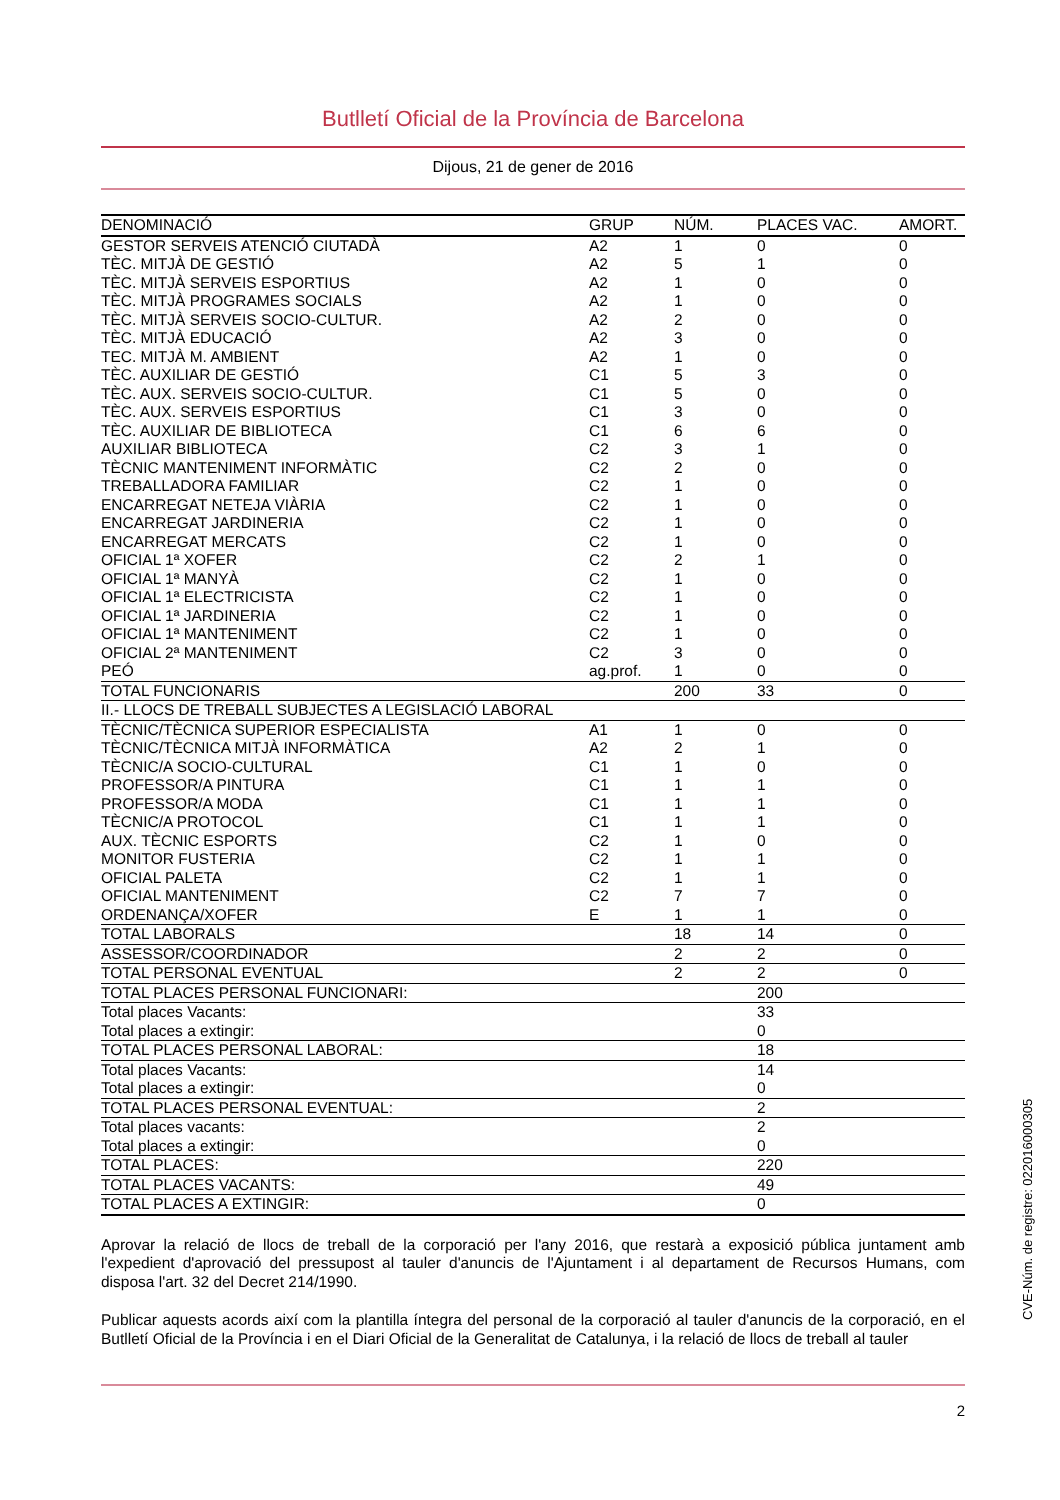Butlletí Oficial de la Província de Barcelona
Dijous, 21 de gener de 2016
| DENOMINACIÓ | GRUP | NÚM. | PLACES VAC. | AMORT. |
| --- | --- | --- | --- | --- |
| GESTOR SERVEIS ATENCIÓ CIUTADÀ | A2 | 1 | 0 | 0 |
| TÈC. MITJÀ DE GESTIÓ | A2 | 5 | 1 | 0 |
| TÈC. MITJÀ SERVEIS ESPORTIUS | A2 | 1 | 0 | 0 |
| TÈC. MITJÀ PROGRAMES SOCIALS | A2 | 1 | 0 | 0 |
| TÈC. MITJÀ SERVEIS SOCIO-CULTUR. | A2 | 2 | 0 | 0 |
| TÈC. MITJÀ EDUCACIÓ | A2 | 3 | 0 | 0 |
| TEC. MITJÀ M. AMBIENT | A2 | 1 | 0 | 0 |
| TÈC. AUXILIAR DE GESTIÓ | C1 | 5 | 3 | 0 |
| TÈC. AUX. SERVEIS SOCIO-CULTUR. | C1 | 5 | 0 | 0 |
| TÈC. AUX. SERVEIS ESPORTIUS | C1 | 3 | 0 | 0 |
| TÈC. AUXILIAR DE BIBLIOTECA | C1 | 6 | 6 | 0 |
| AUXILIAR BIBLIOTECA | C2 | 3 | 1 | 0 |
| TÈCNIC MANTENIMENT INFORMÀTIC | C2 | 2 | 0 | 0 |
| TREBALLADORA FAMILIAR | C2 | 1 | 0 | 0 |
| ENCARREGAT NETEJA VIÀRIA | C2 | 1 | 0 | 0 |
| ENCARREGAT JARDINERIA | C2 | 1 | 0 | 0 |
| ENCARREGAT MERCATS | C2 | 1 | 0 | 0 |
| OFICIAL 1ª XOFER | C2 | 2 | 1 | 0 |
| OFICIAL 1ª MANYÀ | C2 | 1 | 0 | 0 |
| OFICIAL 1ª ELECTRICISTA | C2 | 1 | 0 | 0 |
| OFICIAL 1ª JARDINERIA | C2 | 1 | 0 | 0 |
| OFICIAL 1ª MANTENIMENT | C2 | 1 | 0 | 0 |
| OFICIAL 2ª MANTENIMENT | C2 | 3 | 0 | 0 |
| PEÓ | ag.prof. | 1 | 0 | 0 |
| TOTAL FUNCIONARIS | | 200 | 33 | 0 |
| II.- LLOCS DE TREBALL SUBJECTES A LEGISLACIÓ LABORAL | | | | |
| TÈCNIC/TÈCNICA SUPERIOR ESPECIALISTA | A1 | 1 | 0 | 0 |
| TÈCNIC/TÈCNICA MITJÀ INFORMÀTICA | A2 | 2 | 1 | 0 |
| TÈCNIC/A SOCIO-CULTURAL | C1 | 1 | 0 | 0 |
| PROFESSOR/A PINTURA | C1 | 1 | 1 | 0 |
| PROFESSOR/A MODA | C1 | 1 | 1 | 0 |
| TÈCNIC/A PROTOCOL | C1 | 1 | 1 | 0 |
| AUX. TÈCNIC ESPORTS | C2 | 1 | 0 | 0 |
| MONITOR FUSTERIA | C2 | 1 | 1 | 0 |
| OFICIAL PALETA | C2 | 1 | 1 | 0 |
| OFICIAL MANTENIMENT | C2 | 7 | 7 | 0 |
| ORDENANÇA/XOFER | E | 1 | 1 | 0 |
| TOTAL LABORALS | | 18 | 14 | 0 |
| ASSESSOR/COORDINADOR | | 2 | 2 | 0 |
| TOTAL PERSONAL EVENTUAL | | 2 | 2 | 0 |
| TOTAL PLACES PERSONAL FUNCIONARI: | | | 200 | |
| Total places Vacants: | | | 33 | |
| Total places a extingir: | | | 0 | |
| TOTAL PLACES PERSONAL LABORAL: | | | 18 | |
| Total places Vacants: | | | 14 | |
| Total places a extingir: | | | 0 | |
| TOTAL PLACES PERSONAL EVENTUAL: | | | 2 | |
| Total places vacants: | | | 2 | |
| Total places a extingir: | | | 0 | |
| TOTAL PLACES: | | | 220 | |
| TOTAL PLACES VACANTS: | | | 49 | |
| TOTAL PLACES A EXTINGIR: | | | 0 | |
Aprovar la relació de llocs de treball de la corporació per l'any 2016, que restarà a exposició pública juntament amb l'expedient d'aprovació del pressupost al tauler d'anuncis de l'Ajuntament i al departament de Recursos Humans, com disposa l'art. 32 del Decret 214/1990.
Publicar aquests acords així com la plantilla íntegra del personal de la corporació al tauler d'anuncis de la corporació, en el Butlletí Oficial de la Província i en el Diari Oficial de la Generalitat de Catalunya, i la relació de llocs de treball al tauler
2
CVE-Núm. de registre: 022016000305